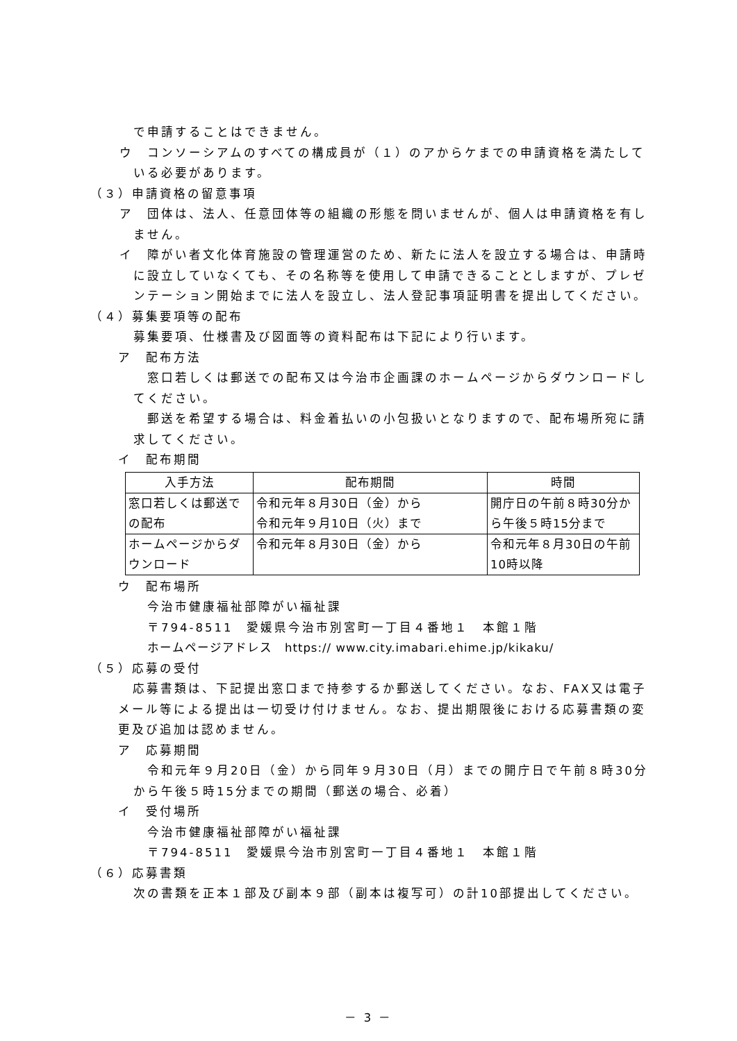で申請することはできません。
ウ　コンソーシアムのすべての構成員が（１）のアからケまでの申請資格を満たしている必要があります。
（３）申請資格の留意事項
ア　団体は、法人、任意団体等の組織の形態を問いませんが、個人は申請資格を有しません。
イ　障がい者文化体育施設の管理運営のため、新たに法人を設立する場合は、申請時に設立していなくても、その名称等を使用して申請できることとしますが、プレゼンテーション開始までに法人を設立し、法人登記事項証明書を提出してください。
（４）募集要項等の配布
募集要項、仕様書及び図面等の資料配布は下記により行います。
ア　配布方法
窓口若しくは郵送での配布又は今治市企画課のホームページからダウンロードしてください。
郵送を希望する場合は、料金着払いの小包扱いとなりますので、配布場所宛に請求してください。
イ　配布期間
| 入手方法 | 配布期間 | 時間 |
| --- | --- | --- |
| 窓口若しくは郵送での配布 | 令和元年８月30日（金）から 令和元年９月10日（火）まで | 開庁日の午前８時30分から午後５時15分まで |
| ホームページからダウンロード | 令和元年８月30日（金）から | 令和元年８月30日の午前10時以降 |
ウ　配布場所
今治市健康福祉部障がい福祉課
〒794-8511　愛媛県今治市別宮町一丁目４番地１　本館１階
ホームページアドレス　https:// www.city.imabari.ehime.jp/kikaku/
（５）応募の受付
応募書類は、下記提出窓口まで持参するか郵送してください。なお、FAX又は電子メール等による提出は一切受け付けません。なお、提出期限後における応募書類の変更及び追加は認めません。
ア　応募期間
令和元年９月20日（金）から同年９月30日（月）までの開庁日で午前８時30分から午後５時15分までの期間（郵送の場合、必着）
イ　受付場所
今治市健康福祉部障がい福祉課
〒794-8511　愛媛県今治市別宮町一丁目４番地１　本館１階
（６）応募書類
次の書類を正本１部及び副本９部（副本は複写可）の計10部提出してください。
－ 3 －